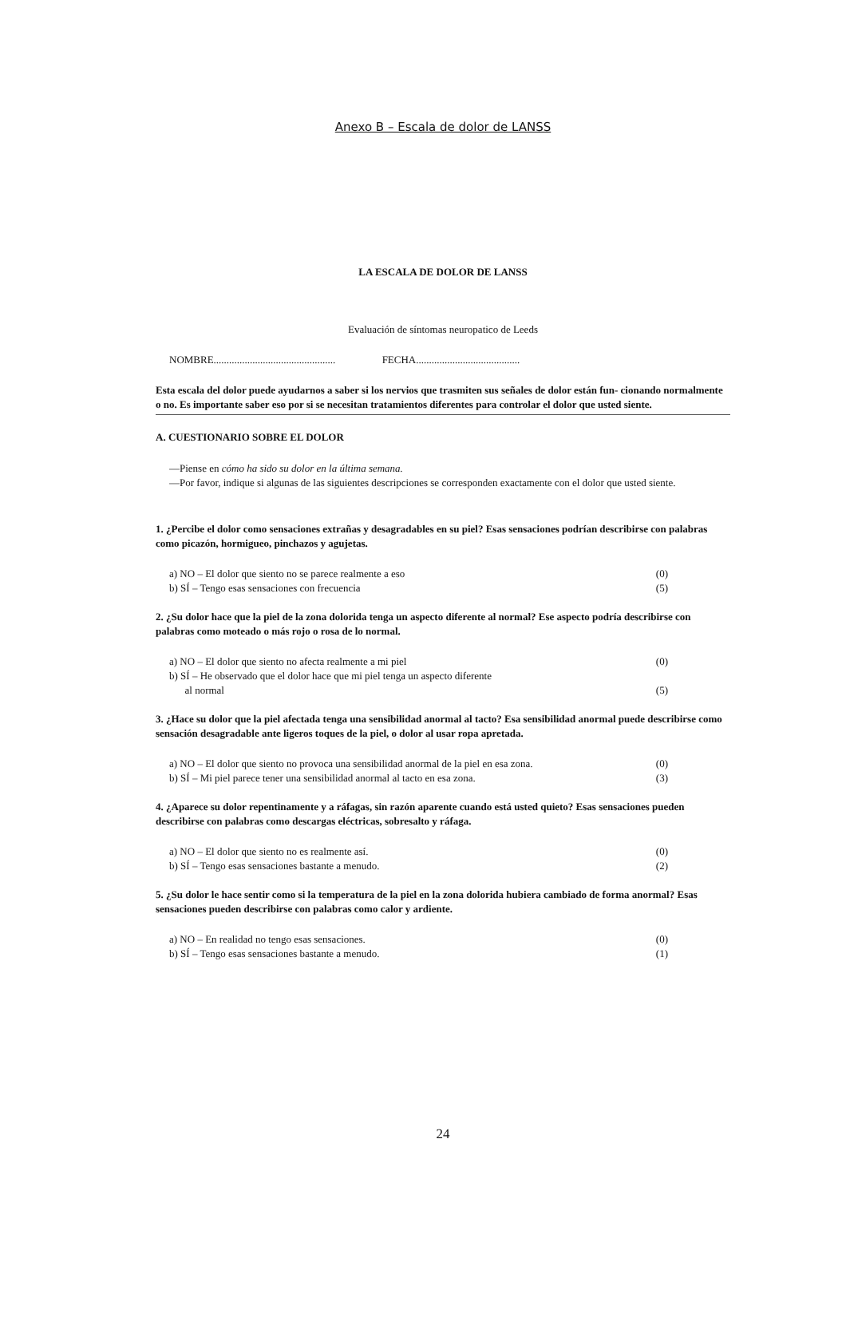Anexo B – Escala de dolor de LANSS
LA ESCALA DE DOLOR DE LANSS
Evaluación de síntomas neuropatico de Leeds
NOMBRE............................................... FECHA........................................
Esta escala del dolor puede ayudarnos a saber si los nervios que trasmiten sus señales de dolor están fun- cionando normalmente o no. Es importante saber eso por si se necesitan tratamientos diferentes para controlar el dolor que usted siente.
A. CUESTIONARIO SOBRE EL DOLOR
—Piense en cómo ha sido su dolor en la última semana.
—Por favor, indique si algunas de las siguientes descripciones se corresponden exactamente con el dolor que usted siente.
1. ¿Percibe el dolor como sensaciones extrañas y desagradables en su piel? Esas sensaciones podrían describirse con palabras como picazón, hormigueo, pinchazos y agujetas.
a) NO – El dolor que siento no se parece realmente a eso (0)
b) SÍ – Tengo esas sensaciones con frecuencia (5)
2. ¿Su dolor hace que la piel de la zona dolorida tenga un aspecto diferente al normal? Ese aspecto podría describirse con palabras como moteado o más rojo o rosa de lo normal.
a) NO – El dolor que siento no afecta realmente a mi piel (0)
b) SÍ – He observado que el dolor hace que mi piel tenga un aspecto diferente
al normal (5)
3. ¿Hace su dolor que la piel afectada tenga una sensibilidad anormal al tacto? Esa sensibilidad anormal puede describirse como sensación desagradable ante ligeros toques de la piel, o dolor al usar ropa apretada.
a) NO – El dolor que siento no provoca una sensibilidad anormal de la piel en esa zona. (0)
b) SÍ – Mi piel parece tener una sensibilidad anormal al tacto en esa zona. (3)
4. ¿Aparece su dolor repentinamente y a ráfagas, sin razón aparente cuando está usted quieto? Esas sensaciones pueden describirse con palabras como descargas eléctricas, sobresalto y ráfaga.
a) NO – El dolor que siento no es realmente así. (0)
b) SÍ – Tengo esas sensaciones bastante a menudo. (2)
5. ¿Su dolor le hace sentir como si la temperatura de la piel en la zona dolorida hubiera cambiado de forma anormal? Esas sensaciones pueden describirse con palabras como calor y ardiente.
a) NO – En realidad no tengo esas sensaciones. (0)
b) SÍ – Tengo esas sensaciones bastante a menudo. (1)
24